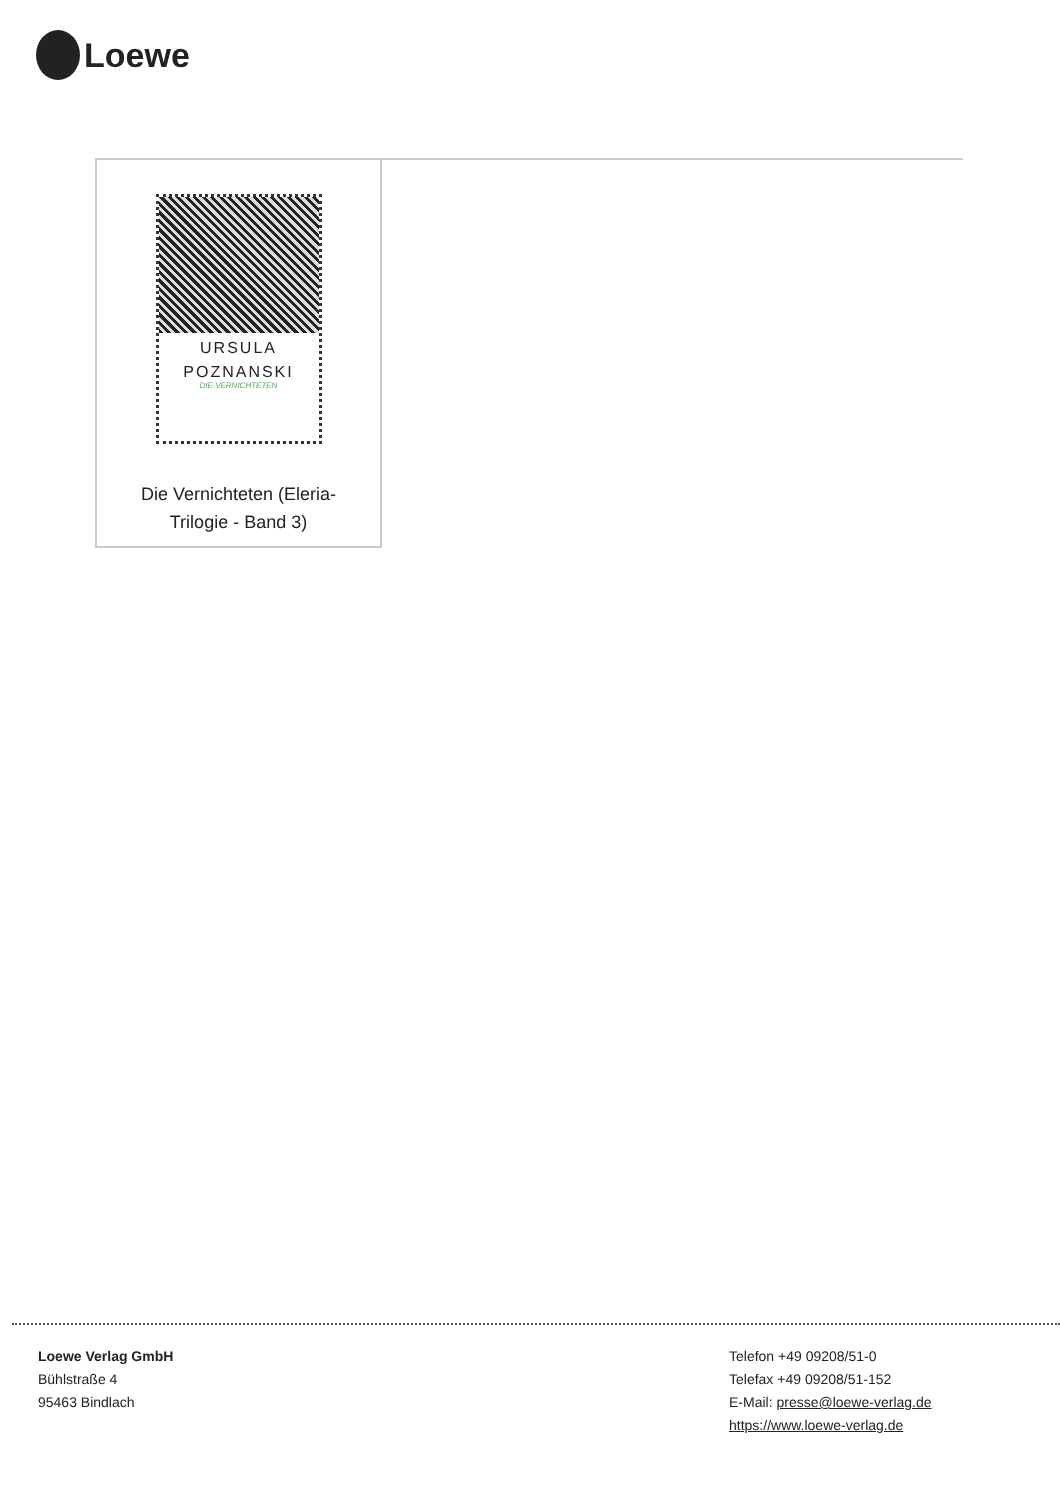Loewe
URSULA
POZNANSKI
DIE VERNICHTETEN
Die Vernichteten (Eleria-
Trilogie - Band 3)
Loewe Verlag GmbH
Bühlstraße 4
95463 Bindlach
Telefon +49 09208/51-0
Telefax +49 09208/51-152
E-Mail: presse@loewe-verlag.de
https://www.loewe-verlag.de